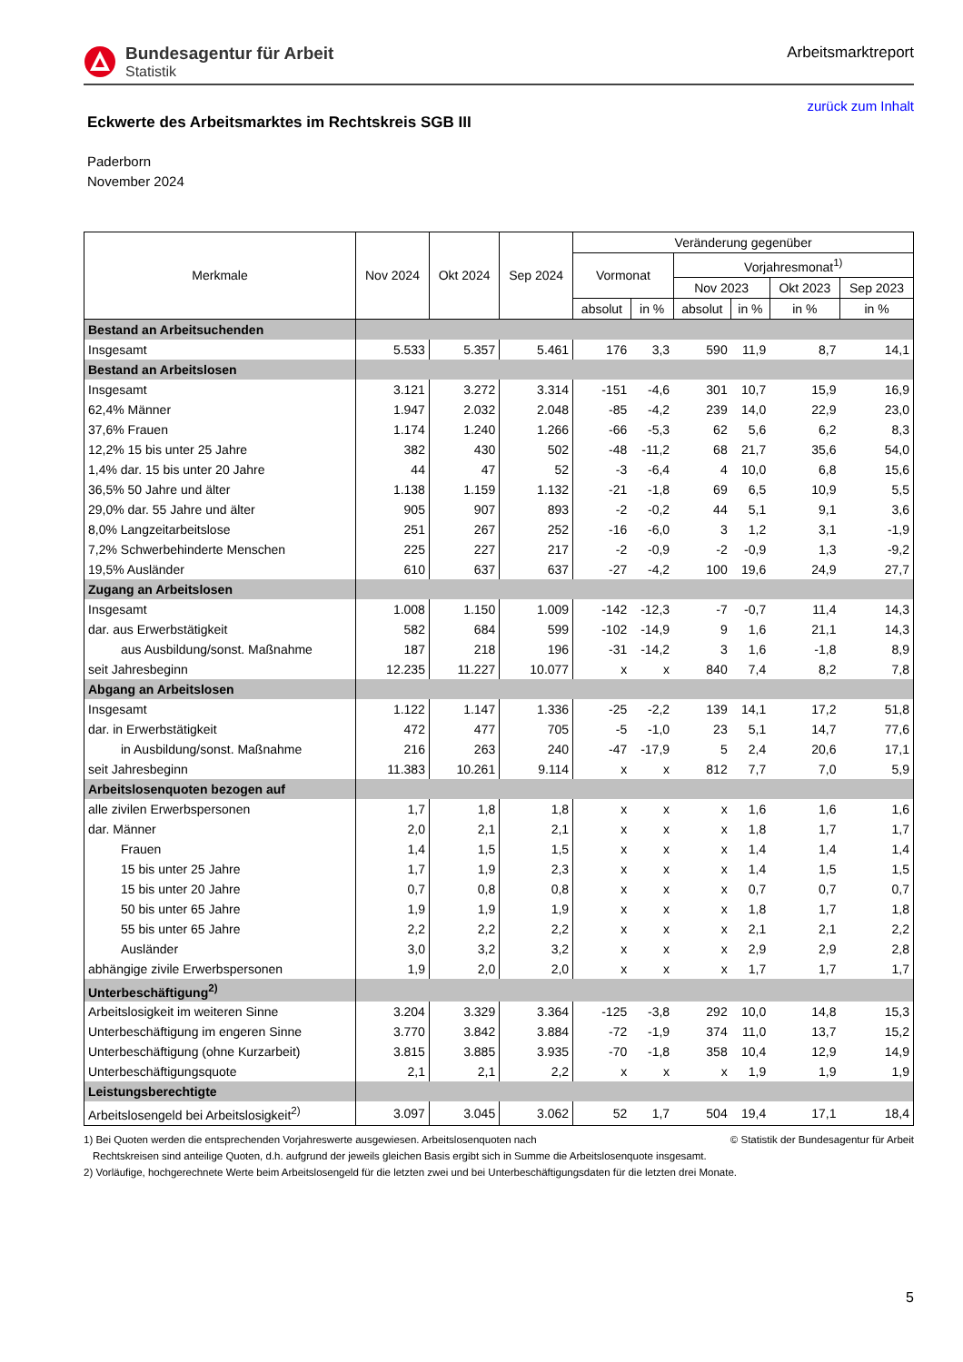Bundesagentur für Arbeit
Statistik
Arbeitsmarktreport
zurück zum Inhalt
Eckwerte des Arbeitsmarktes im Rechtskreis SGB III
Paderborn
November 2024
| Merkmale | Nov 2024 | Okt 2024 | Sep 2024 | Veränderung gegenüber | | | | | |
| --- | --- | --- | --- | --- | --- | --- | --- | --- | --- |
| | | | | Vormonat | | Vorjahresmonat<sup>1)</sup> | | | |
| | | | | | | Nov 2023 | | Okt 2023 | Sep 2023 |
| | | | | absolut | in % | absolut | in % | in % | in % |
| Bestand an Arbeitsuchenden | | | | | | | | | |
| Insgesamt | 5.533 | 5.357 | 5.461 | 176 | 3,3 | 590 | 11,9 | 8,7 | 14,1 |
| Bestand an Arbeitslosen | | | | | | | | | |
| Insgesamt | 3.121 | 3.272 | 3.314 | -151 | -4,6 | 301 | 10,7 | 15,9 | 16,9 |
| 62,4% Männer | 1.947 | 2.032 | 2.048 | -85 | -4,2 | 239 | 14,0 | 22,9 | 23,0 |
| 37,6% Frauen | 1.174 | 1.240 | 1.266 | -66 | -5,3 | 62 | 5,6 | 6,2 | 8,3 |
| 12,2% 15 bis unter 25 Jahre | 382 | 430 | 502 | -48 | -11,2 | 68 | 21,7 | 35,6 | 54,0 |
| 1,4% dar. 15 bis unter 20 Jahre | 44 | 47 | 52 | -3 | -6,4 | 4 | 10,0 | 6,8 | 15,6 |
| 36,5% 50 Jahre und älter | 1.138 | 1.159 | 1.132 | -21 | -1,8 | 69 | 6,5 | 10,9 | 5,5 |
| 29,0% dar. 55 Jahre und älter | 905 | 907 | 893 | -2 | -0,2 | 44 | 5,1 | 9,1 | 3,6 |
| 8,0% Langzeitarbeitslose | 251 | 267 | 252 | -16 | -6,0 | 3 | 1,2 | 3,1 | -1,9 |
| 7,2% Schwerbehinderte Menschen | 225 | 227 | 217 | -2 | -0,9 | -2 | -0,9 | 1,3 | -9,2 |
| 19,5% Ausländer | 610 | 637 | 637 | -27 | -4,2 | 100 | 19,6 | 24,9 | 27,7 |
| Zugang an Arbeitslosen | | | | | | | | | |
| Insgesamt | 1.008 | 1.150 | 1.009 | -142 | -12,3 | -7 | -0,7 | 11,4 | 14,3 |
| dar. aus Erwerbstätigkeit | 582 | 684 | 599 | -102 | -14,9 | 9 | 1,6 | 21,1 | 14,3 |
| aus Ausbildung/sonst. Maßnahme | 187 | 218 | 196 | -31 | -14,2 | 3 | 1,6 | -1,8 | 8,9 |
| seit Jahresbeginn | 12.235 | 11.227 | 10.077 | x | x | 840 | 7,4 | 8,2 | 7,8 |
| Abgang an Arbeitslosen | | | | | | | | | |
| Insgesamt | 1.122 | 1.147 | 1.336 | -25 | -2,2 | 139 | 14,1 | 17,2 | 51,8 |
| dar. in Erwerbstätigkeit | 472 | 477 | 705 | -5 | -1,0 | 23 | 5,1 | 14,7 | 77,6 |
| in Ausbildung/sonst. Maßnahme | 216 | 263 | 240 | -47 | -17,9 | 5 | 2,4 | 20,6 | 17,1 |
| seit Jahresbeginn | 11.383 | 10.261 | 9.114 | x | x | 812 | 7,7 | 7,0 | 5,9 |
| Arbeitslosenquoten bezogen auf | | | | | | | | | |
| alle zivilen Erwerbspersonen | 1,7 | 1,8 | 1,8 | x | x | x | 1,6 | 1,6 | 1,6 |
| dar. Männer | 2,0 | 2,1 | 2,1 | x | x | x | 1,8 | 1,7 | 1,7 |
| Frauen | 1,4 | 1,5 | 1,5 | x | x | x | 1,4 | 1,4 | 1,4 |
| 15 bis unter 25 Jahre | 1,7 | 1,9 | 2,3 | x | x | x | 1,4 | 1,5 | 1,5 |
| 15 bis unter 20 Jahre | 0,7 | 0,8 | 0,8 | x | x | x | 0,7 | 0,7 | 0,7 |
| 50 bis unter 65 Jahre | 1,9 | 1,9 | 1,9 | x | x | x | 1,8 | 1,7 | 1,8 |
| 55 bis unter 65 Jahre | 2,2 | 2,2 | 2,2 | x | x | x | 2,1 | 2,1 | 2,2 |
| Ausländer | 3,0 | 3,2 | 3,2 | x | x | x | 2,9 | 2,9 | 2,8 |
| abhängige zivile Erwerbspersonen | 1,9 | 2,0 | 2,0 | x | x | x | 1,7 | 1,7 | 1,7 |
| Unterbeschäftigung<sup>2)</sup> | | | | | | | | | |
| Arbeitslosigkeit im weiteren Sinne | 3.204 | 3.329 | 3.364 | -125 | -3,8 | 292 | 10,0 | 14,8 | 15,3 |
| Unterbeschäftigung im engeren Sinne | 3.770 | 3.842 | 3.884 | -72 | -1,9 | 374 | 11,0 | 13,7 | 15,2 |
| Unterbeschäftigung (ohne Kurzarbeit) | 3.815 | 3.885 | 3.935 | -70 | -1,8 | 358 | 10,4 | 12,9 | 14,9 |
| Unterbeschäftigungsquote | 2,1 | 2,1 | 2,2 | x | x | x | 1,9 | 1,9 | 1,9 |
| Leistungsberechtigte | | | | | | | | | |
| Arbeitslosengeld bei Arbeitslosigkeit<sup>2)</sup> | 3.097 | 3.045 | 3.062 | 52 | 1,7 | 504 | 19,4 | 17,1 | 18,4 |
1) Bei Quoten werden die entsprechenden Vorjahreswerte ausgewiesen. Arbeitslosenquoten nach © Statistik der Bundesagentur für Arbeit
Rechtskreisen sind anteilige Quoten, d.h. aufgrund der jeweils gleichen Basis ergibt sich in Summe die Arbeitslosenquote insgesamt.
2) Vorläufige, hochgerechnete Werte beim Arbeitslosengeld für die letzten zwei und bei Unterbeschäftigungsdaten für die letzten drei Monate.
5